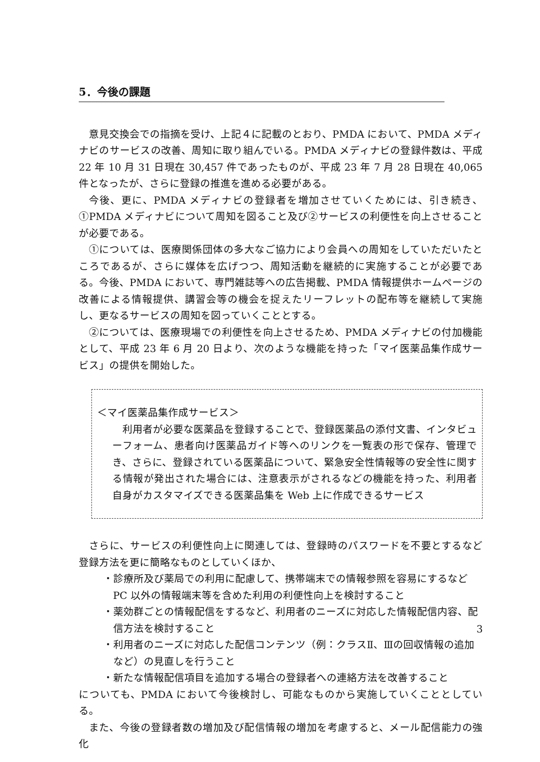5．今後の課題
意見交換会での指摘を受け、上記４に記載のとおり、PMDA において、PMDA メディナビのサービスの改善、周知に取り組んでいる。PMDA メディナビの登録件数は、平成22 年 10 月 31 日現在 30,457 件であったものが、平成 23 年 7 月 28 日現在 40,065 件となったが、さらに登録の推進を進める必要がある。
今後、更に、PMDA メディナビの登録者を増加させていくためには、引き続き、①PMDA メディナビについて周知を図ること及び②サービスの利便性を向上させることが必要である。
①については、医療関係団体の多大なご協力により会員への周知をしていただいたところであるが、さらに媒体を広げつつ、周知活動を継続的に実施することが必要である。今後、PMDA において、専門雑誌等への広告掲載、PMDA 情報提供ホームページの改善による情報提供、講習会等の機会を捉えたリーフレットの配布等を継続して実施し、更なるサービスの周知を図っていくこととする。
②については、医療現場での利便性を向上させるため、PMDA メディナビの付加機能として、平成 23 年 6 月 20 日より、次のような機能を持った「マイ医薬品集作成サービス」の提供を開始した。
＜マイ医薬品集作成サービス＞
利用者が必要な医薬品を登録することで、登録医薬品の添付文書、インタビューフォーム、患者向け医薬品ガイド等へのリンクを一覧表の形で保存、管理でき、さらに、登録されている医薬品について、緊急安全性情報等の安全性に関する情報が発出された場合には、注意表示がされるなどの機能を持った、利用者自身がカスタマイズできる医薬品集を Web 上に作成できるサービス
さらに、サービスの利便性向上に関連しては、登録時のパスワードを不要とするなど登録方法を更に簡略なものとしていくほか、
・診療所及び薬局での利用に配慮して、携帯端末での情報参照を容易にするなど PC 以外の情報端末等を含めた利用の利便性向上を検討すること
・薬効群ごとの情報配信をするなど、利用者のニーズに対応した情報配信内容、配信方法を検討すること
・利用者のニーズに対応した配信コンテンツ（例：クラスⅡ、Ⅲの回収情報の追加など）の見直しを行うこと
・新たな情報配信項目を追加する場合の登録者への連絡方法を改善すること
についても、PMDA において今後検討し、可能なものから実施していくこととしている。
また、今後の登録者数の増加及び配信情報の増加を考慮すると、メール配信能力の強化
3